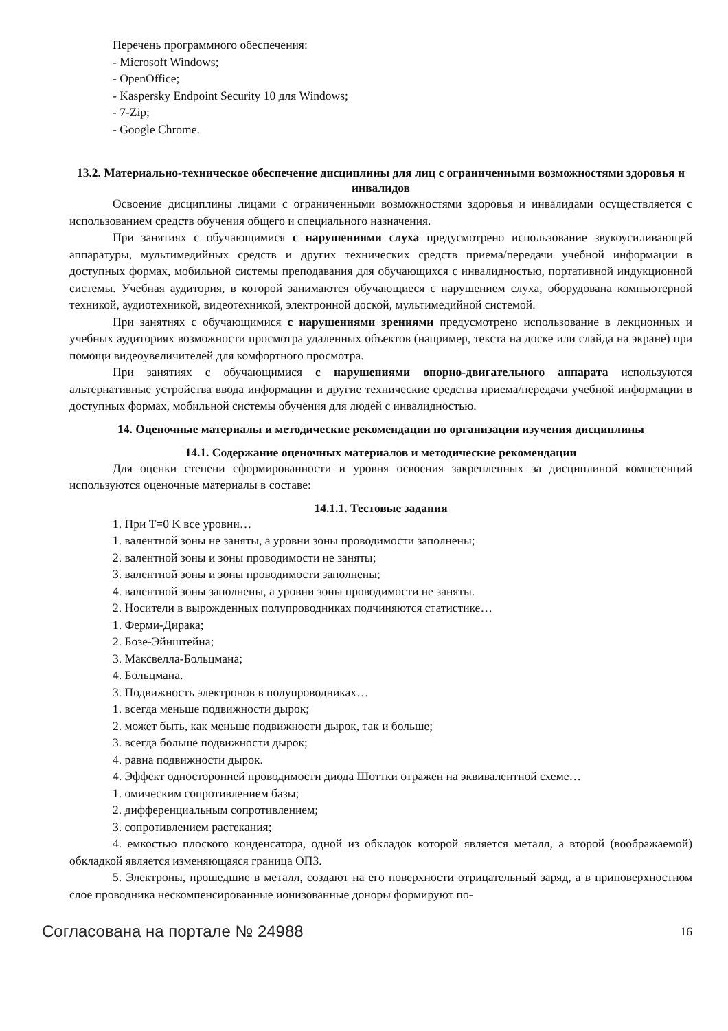Перечень программного обеспечения:
- Microsoft Windows;
- OpenOffice;
- Kaspersky Endpoint Security 10 для Windows;
- 7-Zip;
- Google Chrome.
13.2. Материально-техническое обеспечение дисциплины для лиц с ограниченными возможностями здоровья и инвалидов
Освоение дисциплины лицами с ограниченными возможностями здоровья и инвалидами осуществляется с использованием средств обучения общего и специального назначения.
При занятиях с обучающимися с нарушениями слуха предусмотрено использование звукоусиливающей аппаратуры, мультимедийных средств и других технических средств приема/передачи учебной информации в доступных формах, мобильной системы преподавания для обучающихся с инвалидностью, портативной индукционной системы. Учебная аудитория, в которой занимаются обучающиеся с нарушением слуха, оборудована компьютерной техникой, аудиотехникой, видеотехникой, электронной доской, мультимедийной системой.
При занятиях с обучающимися с нарушениями зрениями предусмотрено использование в лекционных и учебных аудиториях возможности просмотра удаленных объектов (например, текста на доске или слайда на экране) при помощи видеоувеличителей для комфортного просмотра.
При занятиях с обучающимися с нарушениями опорно-двигательного аппарата используются альтернативные устройства ввода информации и другие технические средства приема/передачи учебной информации в доступных формах, мобильной системы обучения для людей с инвалидностью.
14. Оценочные материалы и методические рекомендации по организации изучения дисциплины
14.1. Содержание оценочных материалов и методические рекомендации
Для оценки степени сформированности и уровня освоения закрепленных за дисциплиной компетенций используются оценочные материалы в составе:
14.1.1. Тестовые задания
1. При T=0 K все уровни…
1. валентной зоны не заняты, а уровни зоны проводимости заполнены;
2. валентной зоны и зоны проводимости не заняты;
3. валентной зоны и зоны проводимости заполнены;
4. валентной зоны заполнены, а уровни зоны проводимости не заняты.
2. Носители в вырожденных полупроводниках подчиняются статистике…
1. Ферми-Дирака;
2. Бозе-Эйнштейна;
3. Максвелла-Больцмана;
4. Больцмана.
3. Подвижность электронов в полупроводниках…
1. всегда меньше подвижности дырок;
2. может быть, как меньше подвижности дырок, так и больше;
3. всегда больше подвижности дырок;
4. равна подвижности дырок.
4. Эффект односторонней проводимости диода Шоттки отражен на эквивалентной схеме…
1. омическим сопротивлением базы;
2. дифференциальным сопротивлением;
3. сопротивлением растекания;
4. емкостью плоского конденсатора, одной из обкладок которой является металл, а второй (воображаемой) обкладкой является изменяющаяся граница ОПЗ.
5. Электроны, прошедшие в металл, создают на его поверхности отрицательный заряд, а в приповерхностном слое проводника нескомпенсированные ионизованные доноры формируют по-
Согласована на портале № 24988 16